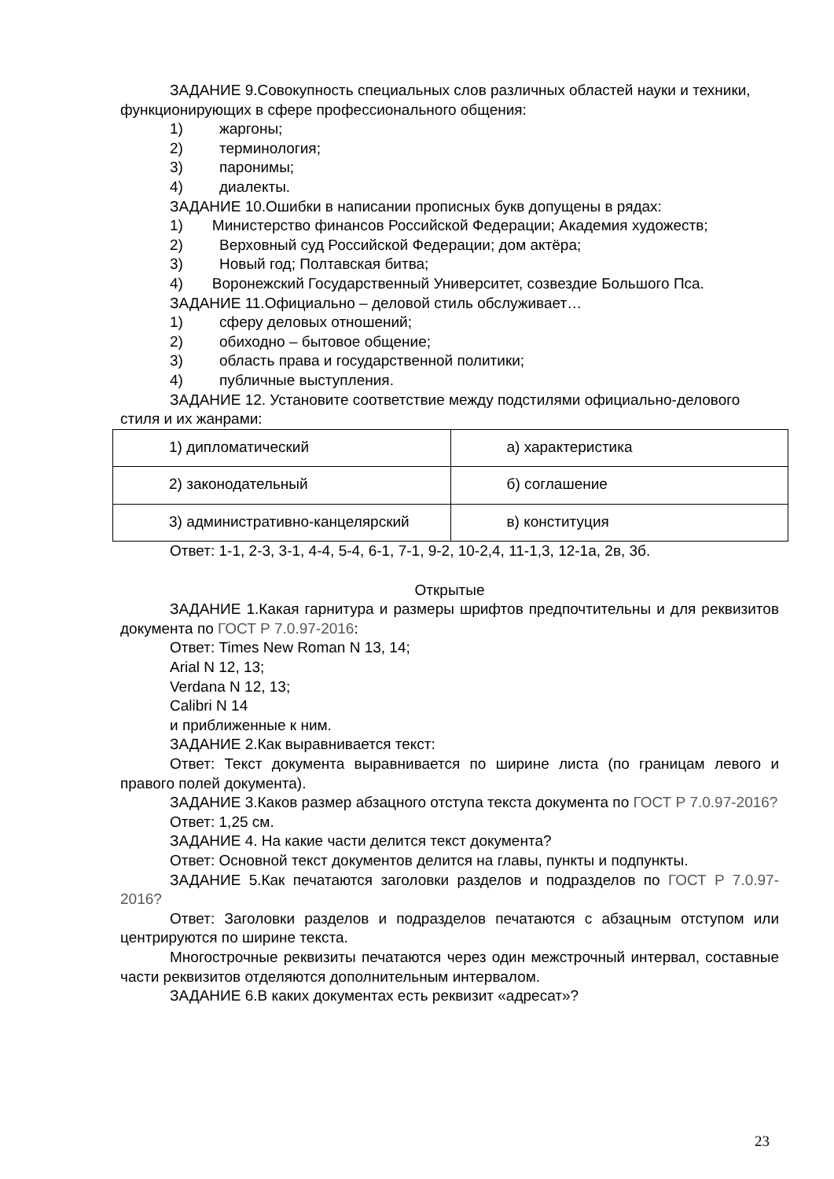ЗАДАНИЕ 9.Совокупность специальных слов различных областей науки и техники, функционирующих в сфере профессионального общения:
1) жаргоны;
2) терминология;
3) паронимы;
4) диалекты.
ЗАДАНИЕ 10.Ошибки в написании прописных букв допущены в рядах:
1) Министерство финансов Российской Федерации; Академия художеств;
2) Верховный суд Российской Федерации; дом актёра;
3) Новый год; Полтавская битва;
4) Воронежский Государственный Университет, созвездие Большого Пса.
ЗАДАНИЕ 11.Официально – деловой стиль обслуживает…
1) сферу деловых отношений;
2) обиходно – бытовое общение;
3) область права и государственной политики;
4) публичные выступления.
ЗАДАНИЕ 12. Установите соответствие между подстилями официально-делового стиля и их жанрами:
| 1) дипломатический | а) характеристика |
| 2) законодательный | б) соглашение |
| 3) административно-канцелярский | в) конституция |
Ответ: 1-1, 2-3, 3-1, 4-4, 5-4, 6-1, 7-1, 9-2, 10-2,4, 11-1,3, 12-1а, 2в, 3б.
Открытые
ЗАДАНИЕ 1.Какая гарнитура и размеры шрифтов предпочтительны и для реквизитов документа по ГОСТ Р 7.0.97-2016:
Ответ: Times New Roman N 13, 14;
Arial N 12, 13;
Verdana N 12, 13;
Calibri N 14
и приближенные к ним.
ЗАДАНИЕ 2.Как выравнивается текст:
Ответ: Текст документа выравнивается по ширине листа (по границам левого и правого полей документа).
ЗАДАНИЕ 3.Каков размер абзацного отступа текста документа по ГОСТ Р 7.0.97-2016?
Ответ: 1,25 см.
ЗАДАНИЕ 4. На какие части делится текст документа?
Ответ: Основной текст документов делится на главы, пункты и подпункты.
ЗАДАНИЕ 5.Как печатаются заголовки разделов и подразделов по ГОСТ Р 7.0.97-2016?
Ответ: Заголовки разделов и подразделов печатаются с абзацным отступом или центрируются по ширине текста.
Многострочные реквизиты печатаются через один межстрочный интервал, составные части реквизитов отделяются дополнительным интервалом.
ЗАДАНИЕ 6.В каких документах есть реквизит «адресат»?
23